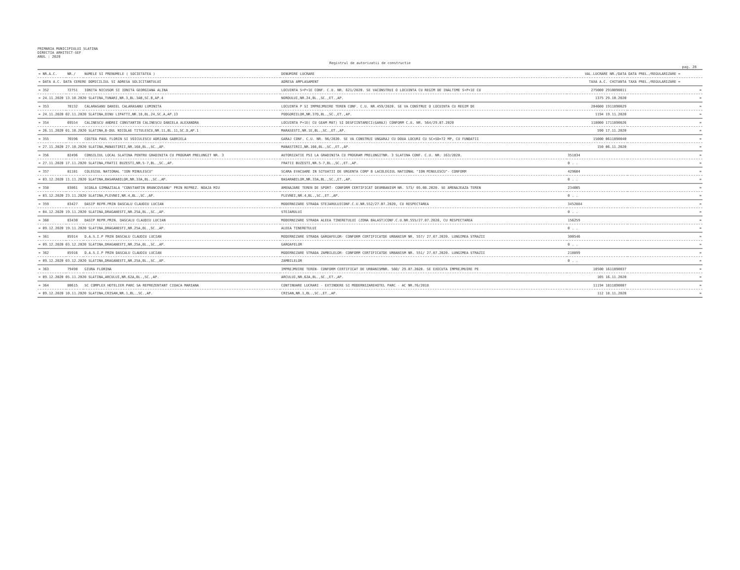PRIMARIA MUNICIPIULUI SLATINA
DIRECTIA ARHITECT-SEF
ANUL : 2020
Registrul de autorizatii de constructie
pag. 28
| = NR.A.C. | NR./ | NUMELE SI PRENUMELE ( SOCIETATEA ) | DENUMIRE LUCRARE | VAL.LUCRARE NR./DATA | DATA PREL./REGULARIZARE = |
| --- | --- | --- | --- | --- | --- |
| = DATA A.C. DATA CERERE DOMICILIUL SI ADRESA SOLICITANTULUI | | | ADRESA AMPLASAMENT | TAXA A.C. CHITANTA | TAXA PREL./REGULARIZARE = |
| = 352 | 72751 | IONITA NICUSOR SI IONITA GEORGIANA ALINA | LOCUINTA S+P+1E CONF. C.U. NR. 621/2020. SE VACONSTRUI O LOCUINTA CU REGIM DE INALTIME S+P+1E CU | 275000 2910890011 | = |
| = 24.11.2020 13.10.2020 SLATINA,TUNARI,NR.3,BL.3AB,SC.B,AP.4 | | | NORDULUI,NR.24,BL.,SC.,ET.,AP. | 1375 29.10.2020 | = |
| = 353 | 78132 | CALARASANU DANIEL CALARASANU LUMINITA | LOCUINTA P SI IMPREJMUIRE TEREN CONF. C.U. NR.459/2020. SE VA CONSTRUI O LOCUINTA CU REGIM DE | 204600 1911890029 | = |
| = 24.11.2020 02.11.2020 SLATINA,DINU LIPATTI,NR.18,BL.24,SC.A,AP.13 | | | PODGORIILOR,NR.37D,BL.,SC.,ET.,AP. | 1194 19.11.2020 | = |
| = 354 | 69554 | CALINESCU ANDREI CONSTANTIN CALINESCU DANIELA ALEXANDRA | LOCUINTA P+1E( CU GEAM MAT) SI DESFIINTARECI(GARAJ) CONFORM C.U. NR. 564/29.07.2020 | 118000 1711890026 | = |
| = 26.11.2020 01.10.2020 SLATINA,B-DUL NICOLAE TITULESCU,NR.11,BL.11,SC.D,AP.1 | | | MARASESTI,NR.1E,BL.,SC.,ET.,AP. | 590 17.11.2020 | = |
| = 355 | 76596 | COSTEA PAUL FLORIN SI VOICULESCU ADRIANA GABRIELA | GARAJ CONF. C.U. NR. 96/2020. SE VA CONSTRUI UNGARAJ CU DOUA LOCURI CU SC=SD=72 MP, CU FUNDATII | 15000 0611890040 | = |
| = 27.11.2020 27.10.2020 SLATINA,MANASTIRII,NR.168,BL.,SC.,AP. | | | MANASTIRII,NR.166,BL.,SC.,ET.,AP. | 150 06.11.2020 | = |
| = 356 | 82496 | CONSILIUL LOCAL SLATINA PENTRU GRADINITA CU PROGRAM PRELUNGIT NR. 3 | AUTORIZATIE PSI LA GRADINITA CU PROGRAM PRELUNGITNR. 3 SLATINA CONF. C.U. NR. 163/2020. | 351834 | = |
| = 27.11.2020 17.11.2020 SLATINA,FRATII BUZESTI,NR.5-7,BL.,SC.,AP. | | | FRATII BUZESTI,NR.5-7,BL.,SC.,ET.,AP. | 0 . . | = |
| = 357 | 81181 | COLEGIUL NATIONAL "ION MINULESCU" | SCARA EVACUARE IN SITUATII DE URGENTA CORP B LACOLEGIUL NATIONAL "ION MINULESCU"- CONFORM | 429604 | = |
| = 03.12.2020 11.11.2020 SLATINA,BASARABILOR,NR.33A,BL.,SC.,AP. | | | BASARABILOR,NR.33A,BL.,SC.,ET.,AP. | 0 . . | = |
| = 358 | 83861 | SCOALA GIMNAZIALA "CONSTANTIN BRANCOVEANU" PRIN REPREZ. NOAJA MIU | AMENAJARE TEREN DE SPORT- CONFORM CERTIFICAT DEURBANISM NR. 573/ 05.08.2020. SE AMENAJEAZA TEREN | 234005 | = |
| = 03.12.2020 23.11.2020 SLATINA,PLEVNEI,NR.4,BL.,SC.,AP. | | | PLEVNEI,NR.4,BL.,SC.,ET.,AP. | 0 . . | = |
| = 359 | 83427 | DASIP REPR.PRIN DASCALU CLAUDIU LUCIAN | MODERNIZARE STRADA STEJARULUICONF.C.U.NR.552/27.07.2020, CU RESPECTAREA | 3452884 | = |
| = 04.12.2020 19.11.2020 SLATINA,DRAGANESTI,NR.25A,BL.,SC.,AP. | | | STEJARULUI | 0 . . | = |
| = 360 | 83430 | DASIP REPR.PRIN. DASCALU CLAUDIU LUCIAN | MODERNIZARE STRADA ALEEA TINERETULUI (ZONA BALAST)CONF.C.U.NR.555/27.07.2020, CU RESPECTAREA | 156259 | = |
| = 09.12.2020 19.11.2020 SLATINA,DRAGANESTI,NR.25A,BL.,SC.,AP. | | | ALEEA TINERETULUI | 0 . . | = |
| = 361 | 85914 | D.A.S.I.P PRIN DASCALU CLAUDIU LUCIAN | MODERNIZARE STRADA GAROAFELOR- CONFORM CERTIFICATDE URBANISM NR. 557/ 27.07.2020. LUNGIMEA STRAZII | 300546 | = |
| = 09.12.2020 03.12.2020 SLATINA,DRAGANESTI,NR.25A,BL.,SC.,AP. | | | GAROAFELOR | 0 . . | = |
| = 362 | 85916 | D.A.S.I.P PRIN DASCALU CLAUDIU LUCIAN | MODERNIZARE STRADA ZAMBILELOR- CONFORM CERTIFICATDE URBANISM NR. 551/ 27.07.2020. LUNGIMEA STRAZII | 218899 | = |
| = 09.12.2020 03.12.2020 SLATINA,DRAGANESTI,NR.25A,BL.,SC.,AP. | | | ZAMBILELOR | 0 . . | = |
| = 363 | 79498 | GIURA FLORINA | IMPREJMUIRE TEREN- CONFORM CERTIFICAT DE URBANISMNR. 560/ 29.07.2020. SE EXECUTA IMPREJMUIRE PE | 10500 1611890037 | = |
| = 09.12.2020 05.11.2020 SLATINA,ARCULUI,NR.62A,BL.,SC.,AP. | | | ARCULUI,NR.62A,BL.,SC.,ET.,AP. | 105 16.11.2020 | = |
| = 364 | 80615 | SC COMPLEX HOTELIER PARC SA REPREZENTANT CIOACA MARIANA | CONTINUARE LUCRARI - EXTINDERE SI MODERNIZAREHOTEL PARC - AC NR.76/2018 | 11194 1811890007 | = |
| = 09.12.2020 10.11.2020 SLATINA,CRISAN,NR.1,BL.,SC.,AP. | | | CRISAN,NR.1,BL.,SC.,ET.,AP. | 112 18.11.2020 | = |